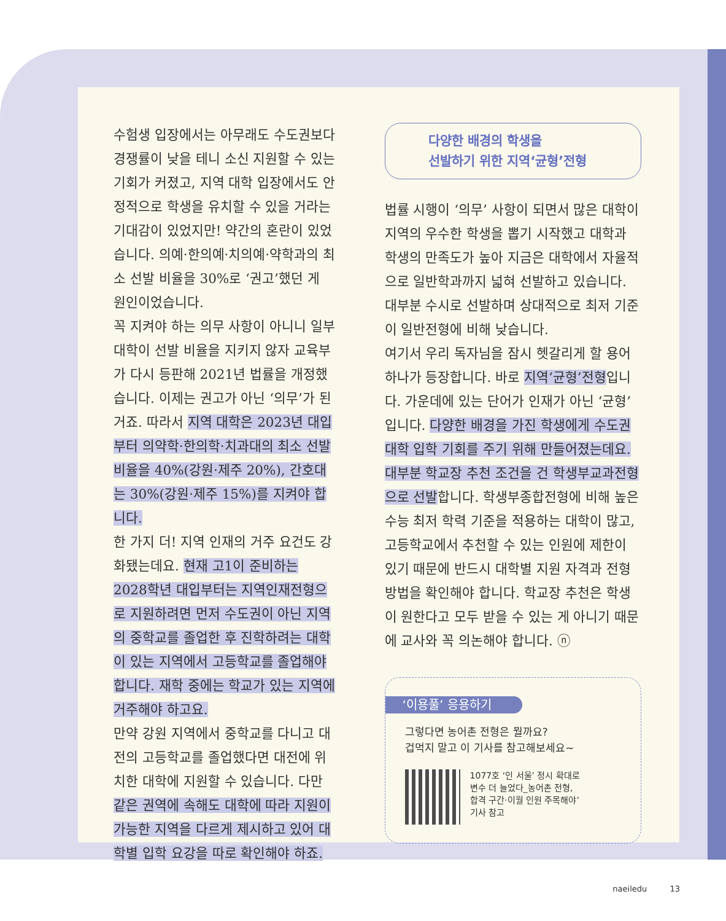수험생 입장에서는 아무래도 수도권보다 경쟁률이 낮을 테니 소신 지원할 수 있는 기회가 커졌고, 지역 대학 입장에서도 안정적으로 학생을 유치할 수 있을 거라는 기대감이 있었지만! 약간의 혼란이 있었습니다. 의예·한의예·치의예·약학과의 최소 선발 비율을 30%로 ‘권고’했던 게 원인이었습니다.
꼭 지켜야 하는 의무 사항이 아니니 일부 대학이 선발 비율을 지키지 않자 교육부가 다시 등판해 2021년 법률을 개정했습니다. 이제는 권고가 아닌 ‘의무’가 된 거죠. 따라서 지역 대학은 2023년 대입부터 의약학·한의학·치과대의 최소 선발 비율을 40%(강원·제주 20%), 간호대는 30%(강원·제주 15%)를 지켜야 합니다.
한 가지 더! 지역 인재의 거주 요건도 강화됐는데요. 현재 고1이 준비하는 2028학년 대입부터는 지역인재전형으로 지원하려면 먼저 수도권이 아닌 지역의 중학교를 졸업한 후 진학하려는 대학이 있는 지역에서 고등학교를 졸업해야 합니다. 재학 중에는 학교가 있는 지역에 거주해야 하고요.
만약 강원 지역에서 중학교를 다니고 대전의 고등학교를 졸업했다면 대전에 위치한 대학에 지원할 수 있습니다. 다만 같은 권역에 속해도 대학에 따라 지원이 가능한 지역을 다르게 제시하고 있어 대학별 입학 요강을 따로 확인해야 하죠.
다양한 배경의 학생을
선발하기 위한 지역‘균형’전형
법률 시행이 ‘의무’ 사항이 되면서 많은 대학이 지역의 우수한 학생을 뽑기 시작했고 대학과 학생의 만족도가 높아 지금은 대학에서 자율적으로 일반학과까지 넓혀 선발하고 있습니다. 대부분 수시로 선발하며 상대적으로 최저 기준이 일반전형에 비해 낮습니다.
여기서 우리 독자님을 잠시 헷갈리게 할 용어 하나가 등장합니다. 바로 지역‘균형’전형입니다. 가운데에 있는 단어가 인재가 아닌 ‘균형’입니다. 다양한 배경을 가진 학생에게 수도권 대학 입학 기회를 주기 위해 만들어졌는데요. 대부분 학교장 추천 조건을 건 학생부교과전형으로 선발합니다. 학생부종합전형에 비해 높은 수능 최저 학력 기준을 적용하는 대학이 많고, 고등학교에서 추천할 수 있는 인원에 제한이 있기 때문에 반드시 대학별 지원 자격과 전형 방법을 확인해야 합니다. 학교장 추천은 학생이 원한다고 모두 받을 수 있는 게 아니기 때문에 교사와 꼭 의논해야 합니다. ⓝ
‘이용풀’ 응용하기
그렇다면 농어촌 전형은 뭘까요?
겁먹지 말고 이 기사를 참고해보세요~
1077호 ‘인 서울’ 정시 확대로
변수 더 늘었다_농어촌 전형,
합격 구간·이월 인원 주목해야’
기사 참고
naeiledu 13